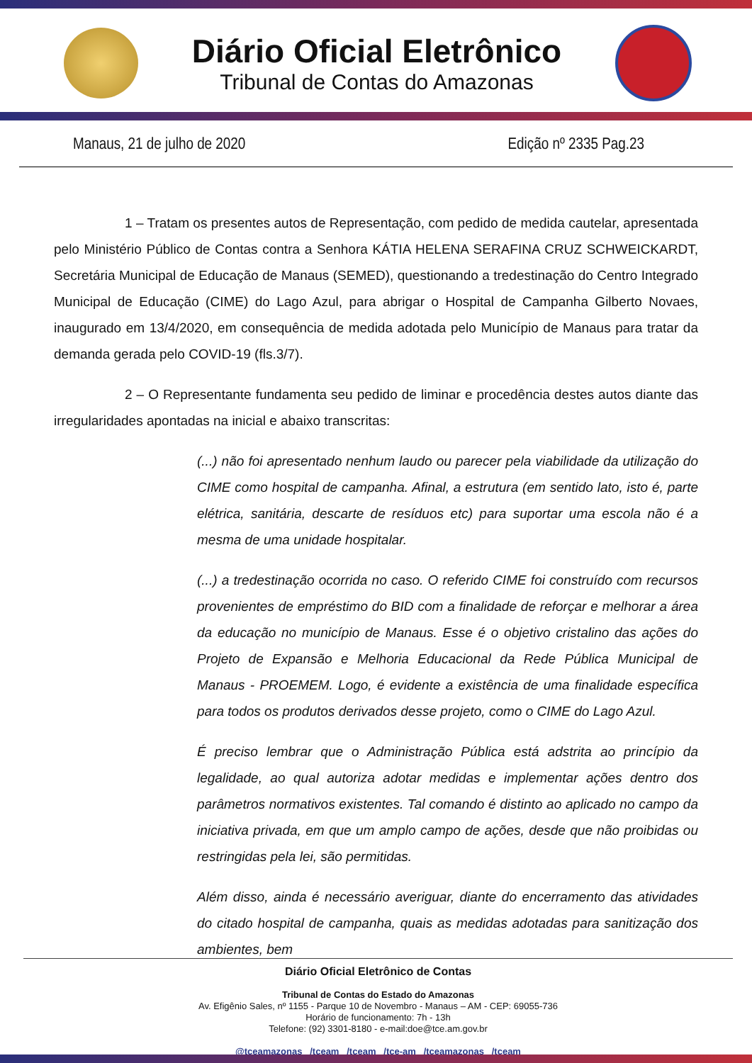Diário Oficial Eletrônico
Tribunal de Contas do Amazonas
Manaus, 21 de julho de 2020 Edição nº 2335 Pag.23
1 – Tratam os presentes autos de Representação, com pedido de medida cautelar, apresentada pelo Ministério Público de Contas contra a Senhora KÁTIA HELENA SERAFINA CRUZ SCHWEICKARDT, Secretária Municipal de Educação de Manaus (SEMED), questionando a tredestinação do Centro Integrado Municipal de Educação (CIME) do Lago Azul, para abrigar o Hospital de Campanha Gilberto Novaes, inaugurado em 13/4/2020, em consequência de medida adotada pelo Município de Manaus para tratar da demanda gerada pelo COVID-19 (fls.3/7).
2 – O Representante fundamenta seu pedido de liminar e procedência destes autos diante das irregularidades apontadas na inicial e abaixo transcritas:
(...) não foi apresentado nenhum laudo ou parecer pela viabilidade da utilização do CIME como hospital de campanha. Afinal, a estrutura (em sentido lato, isto é, parte elétrica, sanitária, descarte de resíduos etc) para suportar uma escola não é a mesma de uma unidade hospitalar.
(...) a tredestinação ocorrida no caso. O referido CIME foi construído com recursos provenientes de empréstimo do BID com a finalidade de reforçar e melhorar a área da educação no município de Manaus. Esse é o objetivo cristalino das ações do Projeto de Expansão e Melhoria Educacional da Rede Pública Municipal de Manaus - PROEMEM. Logo, é evidente a existência de uma finalidade específica para todos os produtos derivados desse projeto, como o CIME do Lago Azul.
É preciso lembrar que o Administração Pública está adstrita ao princípio da legalidade, ao qual autoriza adotar medidas e implementar ações dentro dos parâmetros normativos existentes. Tal comando é distinto ao aplicado no campo da iniciativa privada, em que um amplo campo de ações, desde que não proibidas ou restringidas pela lei, são permitidas.
Além disso, ainda é necessário averiguar, diante do encerramento das atividades do citado hospital de campanha, quais as medidas adotadas para sanitização dos ambientes, bem
Diário Oficial Eletrônico de Contas
Tribunal de Contas do Estado do Amazonas
Av. Efigênio Sales, nº 1155 - Parque 10 de Novembro - Manaus – AM - CEP: 69055-736
Horário de funcionamento: 7h - 13h
Telefone: (92) 3301-8180 - e-mail:doe@tce.am.gov.br
@tceamazonas /tceam /tceam /tce-am /tceamazonas /tceam